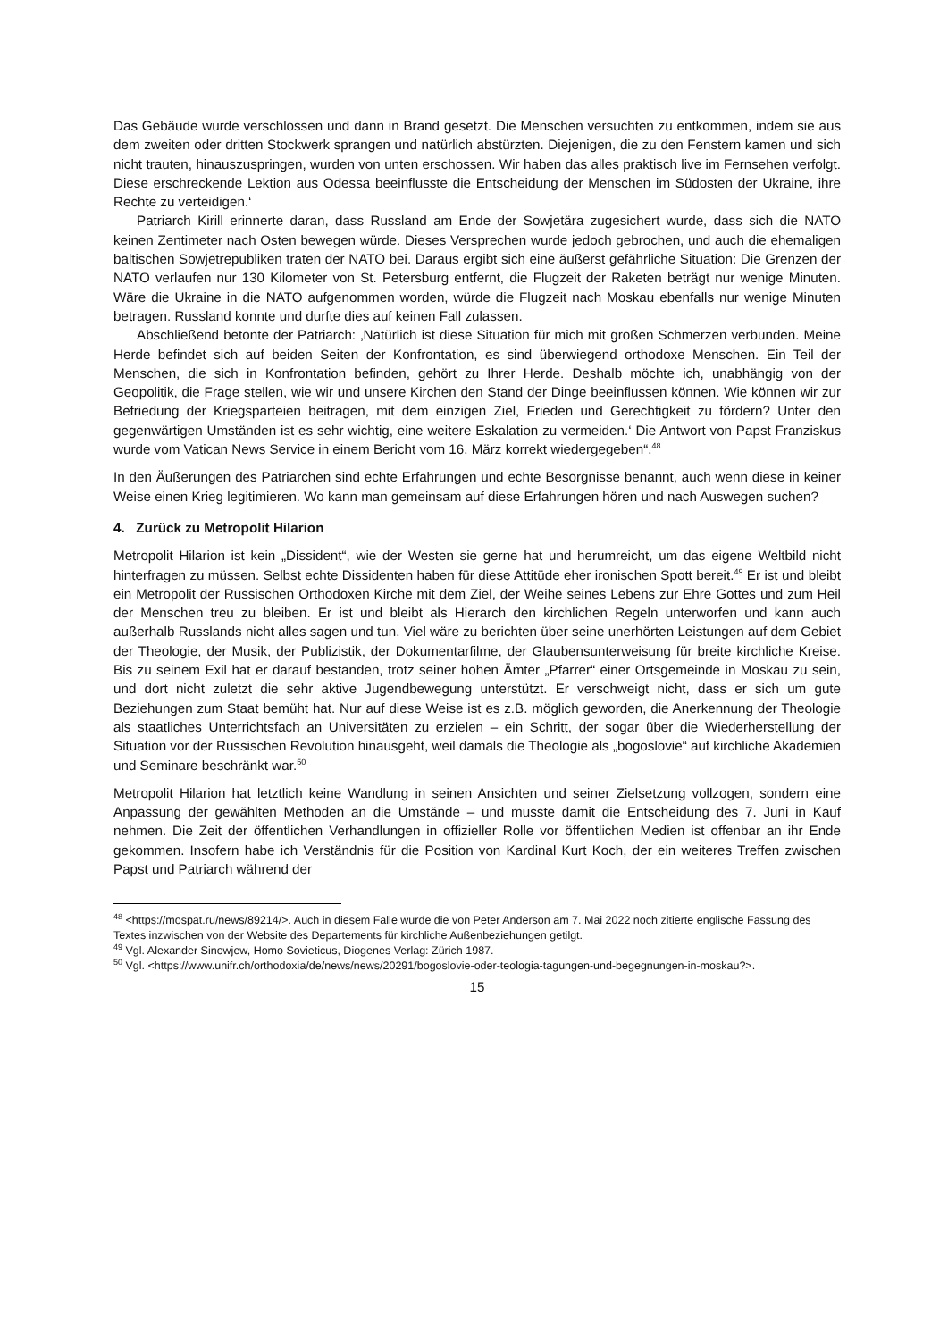Das Gebäude wurde verschlossen und dann in Brand gesetzt. Die Menschen versuchten zu entkommen, indem sie aus dem zweiten oder dritten Stockwerk sprangen und natürlich abstürzten. Diejenigen, die zu den Fenstern kamen und sich nicht trauten, hinauszuspringen, wurden von unten erschossen. Wir haben das alles praktisch live im Fernsehen verfolgt. Diese erschreckende Lektion aus Odessa beeinflusste die Entscheidung der Menschen im Südosten der Ukraine, ihre Rechte zu verteidigen.‘
Patriarch Kirill erinnerte daran, dass Russland am Ende der Sowjetära zugesichert wurde, dass sich die NATO keinen Zentimeter nach Osten bewegen würde. Dieses Versprechen wurde jedoch gebrochen, und auch die ehemaligen baltischen Sowjetrepubliken traten der NATO bei. Daraus ergibt sich eine äußerst gefährliche Situation: Die Grenzen der NATO verlaufen nur 130 Kilometer von St. Petersburg entfernt, die Flugzeit der Raketen beträgt nur wenige Minuten. Wäre die Ukraine in die NATO aufgenommen worden, würde die Flugzeit nach Moskau ebenfalls nur wenige Minuten betragen. Russland konnte und durfte dies auf keinen Fall zulassen.
Abschließend betonte der Patriarch: ‚Natürlich ist diese Situation für mich mit großen Schmerzen verbunden. Meine Herde befindet sich auf beiden Seiten der Konfrontation, es sind überwiegend orthodoxe Menschen. Ein Teil der Menschen, die sich in Konfrontation befinden, gehört zu Ihrer Herde. Deshalb möchte ich, unabhängig von der Geopolitik, die Frage stellen, wie wir und unsere Kirchen den Stand der Dinge beeinflussen können. Wie können wir zur Befriedung der Kriegsparteien beitragen, mit dem einzigen Ziel, Frieden und Gerechtigkeit zu fördern? Unter den gegenwärtigen Umständen ist es sehr wichtig, eine weitere Eskalation zu vermeiden.‘ Die Antwort von Papst Franziskus wurde vom Vatican News Service in einem Bericht vom 16. März korrekt wiedergegeben“.<sup>48</sup>
In den Äußerungen des Patriarchen sind echte Erfahrungen und echte Besorgnisse benannt, auch wenn diese in keiner Weise einen Krieg legitimieren. Wo kann man gemeinsam auf diese Erfahrungen hören und nach Auswegen suchen?
4. Zurück zu Metropolit Hilarion
Metropolit Hilarion ist kein „Dissident“, wie der Westen sie gerne hat und herumreicht, um das eigene Weltbild nicht hinterfragen zu müssen. Selbst echte Dissidenten haben für diese Attitüde eher ironischen Spott bereit.<sup>49</sup> Er ist und bleibt ein Metropolit der Russischen Orthodoxen Kirche mit dem Ziel, der Weihe seines Lebens zur Ehre Gottes und zum Heil der Menschen treu zu bleiben. Er ist und bleibt als Hierarch den kirchlichen Regeln unterworfen und kann auch außerhalb Russlands nicht alles sagen und tun. Viel wäre zu berichten über seine unerhörten Leistungen auf dem Gebiet der Theologie, der Musik, der Publizistik, der Dokumentarfilme, der Glaubensunterweisung für breite kirchliche Kreise. Bis zu seinem Exil hat er darauf bestanden, trotz seiner hohen Ämter „Pfarrer“ einer Ortsgemeinde in Moskau zu sein, und dort nicht zuletzt die sehr aktive Jugendbewegung unterstützt. Er verschweigt nicht, dass er sich um gute Beziehungen zum Staat bemüht hat. Nur auf diese Weise ist es z.B. möglich geworden, die Anerkennung der Theologie als staatliches Unterrichtsfach an Universitäten zu erzielen – ein Schritt, der sogar über die Wiederherstellung der Situation vor der Russischen Revolution hinausgeht, weil damals die Theologie als „bogoslovie“ auf kirchliche Akademien und Seminare beschränkt war.<sup>50</sup>
Metropolit Hilarion hat letztlich keine Wandlung in seinen Ansichten und seiner Zielsetzung vollzogen, sondern eine Anpassung der gewählten Methoden an die Umstände – und musste damit die Entscheidung des 7. Juni in Kauf nehmen. Die Zeit der öffentlichen Verhandlungen in offizieller Rolle vor öffentlichen Medien ist offenbar an ihr Ende gekommen. Insofern habe ich Verständnis für die Position von Kardinal Kurt Koch, der ein weiteres Treffen zwischen Papst und Patriarch während der
<sup>48</sup> <https://mospat.ru/news/89214/>. Auch in diesem Falle wurde die von Peter Anderson am 7. Mai 2022 noch zitierte englische Fassung des Textes inzwischen von der Website des Departements für kirchliche Außenbeziehungen getilgt.
<sup>49</sup> Vgl. Alexander Sinowjew, Homo Sovieticus, Diogenes Verlag: Zürich 1987.
<sup>50</sup> Vgl. <https://www.unifr.ch/orthodoxia/de/news/news/20291/bogoslovie-oder-teologia-tagungen-und-begegnungen-in-moskau?>.
15